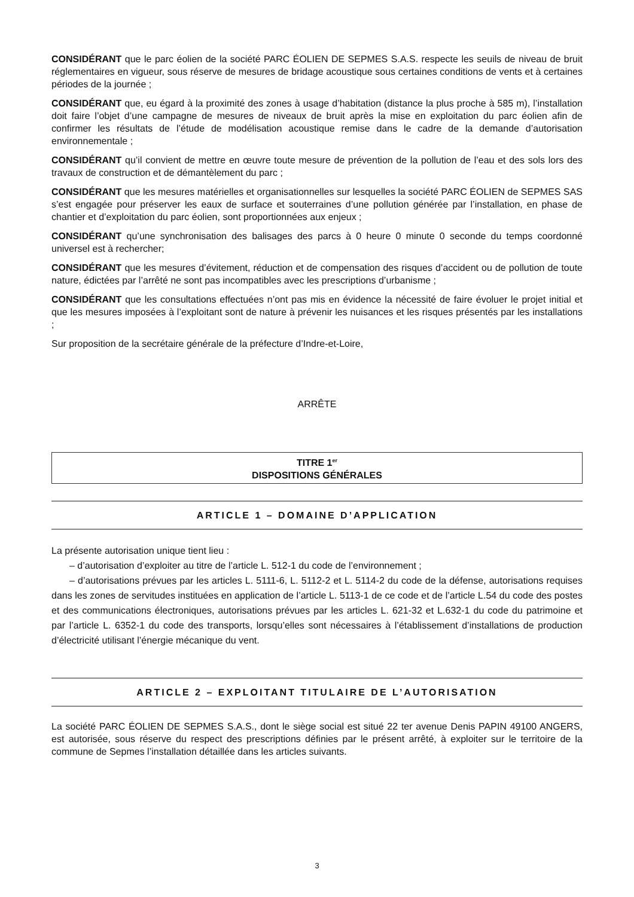CONSIDÉRANT que le parc éolien de la société PARC ÉOLIEN DE SEPMES S.A.S. respecte les seuils de niveau de bruit réglementaires en vigueur, sous réserve de mesures de bridage acoustique sous certaines conditions de vents et à certaines périodes de la journée ;
CONSIDÉRANT que, eu égard à la proximité des zones à usage d’habitation (distance la plus proche à 585 m), l’installation doit faire l’objet d’une campagne de mesures de niveaux de bruit après la mise en exploitation du parc éolien afin de confirmer les résultats de l’étude de modélisation acoustique remise dans le cadre de la demande d’autorisation environnementale ;
CONSIDÉRANT qu’il convient de mettre en œuvre toute mesure de prévention de la pollution de l’eau et des sols lors des travaux de construction et de démantèlement du parc ;
CONSIDÉRANT que les mesures matérielles et organisationnelles sur lesquelles la société PARC ÉOLIEN de SEPMES SAS s’est engagée pour préserver les eaux de surface et souterraines d’une pollution générée par l’installation, en phase de chantier et d’exploitation du parc éolien, sont proportionnées aux enjeux ;
CONSIDÉRANT qu’une synchronisation des balisages des parcs à 0 heure 0 minute 0 seconde du temps coordonné universel est à rechercher;
CONSIDÉRANT que les mesures d’évitement, réduction et de compensation des risques d’accident ou de pollution de toute nature, édictées par l’arrêté ne sont pas incompatibles avec les prescriptions d’urbanisme ;
CONSIDÉRANT que les consultations effectuées n’ont pas mis en évidence la nécessité de faire évoluer le projet initial et que les mesures imposées à l’exploitant sont de nature à prévenir les nuisances et les risques présentés par les installations ;
Sur proposition de la secrétaire générale de la préfecture d’Indre-et-Loire,
ARRÊTE
TITRE 1<sup>er</sup>
DISPOSITIONS GÉNÉRALES
ARTICLE 1 – DOMAINE D’APPLICATION
La présente autorisation unique tient lieu :
– d’autorisation d’exploiter au titre de l’article L. 512-1 du code de l’environnement ;
– d’autorisations prévues par les articles L. 5111-6, L. 5112-2 et L. 5114-2 du code de la défense, autorisations requises dans les zones de servitudes instituées en application de l’article L. 5113-1 de ce code et de l’article L.54 du code des postes et des communications électroniques, autorisations prévues par les articles L. 621-32 et L.632-1 du code du patrimoine et par l’article L. 6352-1 du code des transports, lorsqu’elles sont nécessaires à l’établissement d’installations de production d’électricité utilisant l’énergie mécanique du vent.
ARTICLE 2 – EXPLOITANT TITULAIRE DE L’AUTORISATION
La société PARC ÉOLIEN DE SEPMES S.A.S., dont le siège social est situé 22 ter avenue Denis PAPIN 49100 ANGERS, est autorisée, sous réserve du respect des prescriptions définies par le présent arrêté, à exploiter sur le territoire de la commune de Sepmes l’installation détaillée dans les articles suivants.
3